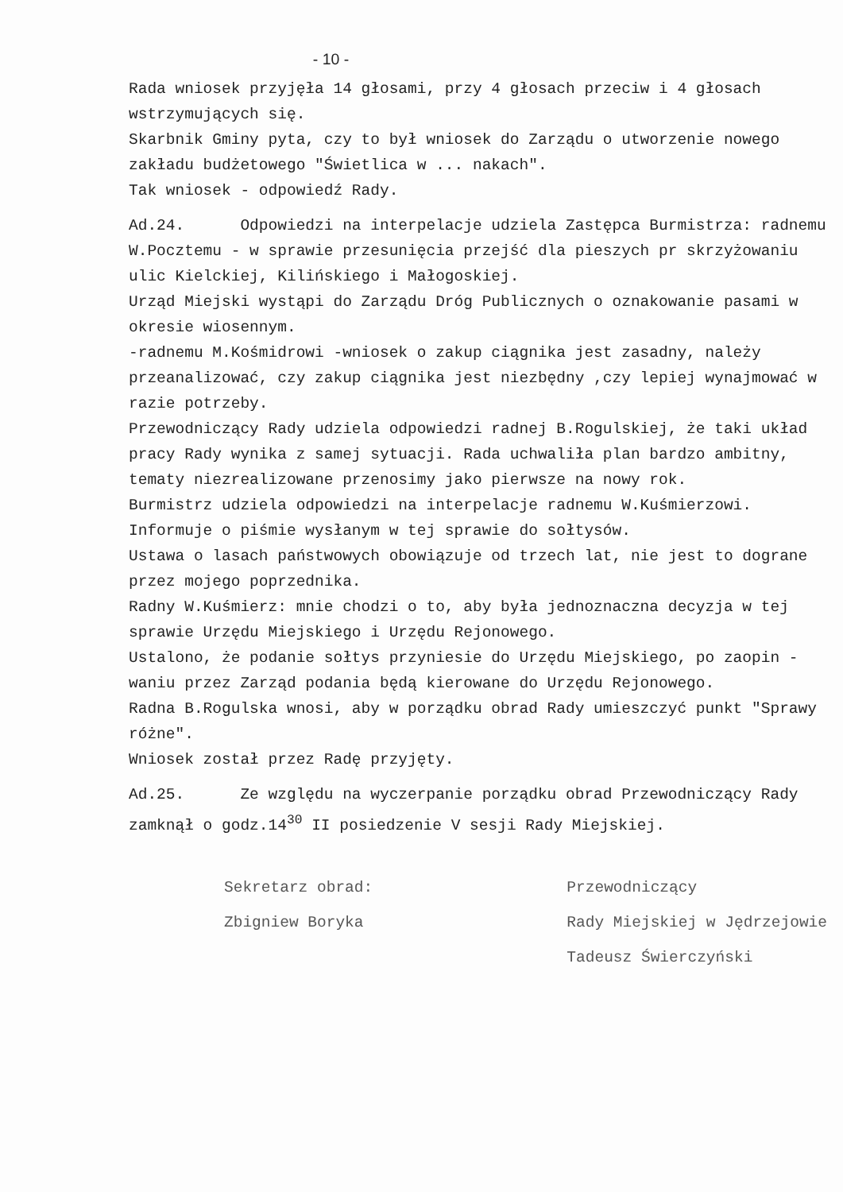- 10 -
Rada wniosek przyjęła 14 głosami, przy 4 głosach przeciw i 4 głosach wstrzymujących się.
Skarbnik Gminy pyta, czy to był wniosek do Zarządu o utworzenie nowego zakładu budżetowego "Świetlica w ... nakach".
Tak wniosek - odpowiedź Rady.
Ad.24. Odpowiedzi na interpelacje udziela Zastępca Burmistrza: radnemu W.Pocztemu - w sprawie przesunięcia przejść dla pieszych pr skrzyżowaniu ulic Kielckiej, Kilińskiego i Małogoskiej.
Urząd Miejski wystąpi do Zarządu Dróg Publicznych o oznakowanie pasami w okresie wiosennym.
-radnemu M.Kośmidrowi -wniosek o zakup ciągnika jest zasadny, należy przeanalizować, czy zakup ciągnika jest niezbędny ,czy lepiej wynajmować w razie potrzeby.
Przewodniczący Rady udziela odpowiedzi radnej B.Rogulskiej, że taki układ pracy Rady wynika z samej sytuacji. Rada uchwaliła plan bardzo ambitny, tematy niezrealizowane przenosimy jako pierwsze na nowy rok.
Burmistrz udziela odpowiedzi na interpelacje radnemu W.Kuśmierzowi.
Informuje o piśmie wysłanym w tej sprawie do sołtysów.
Ustawa o lasach państwowych obowiązuje od trzech lat, nie jest to dograne przez mojego poprzednika.
Radny W.Kuśmierz: mnie chodzi o to, aby była jednoznaczna decyzja w tej sprawie Urzędu Miejskiego i Urzędu Rejonowego.
Ustalono, że podanie sołtys przyniesie do Urzędu Miejskiego, po zaopin -waniu przez Zarząd podania będą kierowane do Urzędu Rejonowego.
Radna B.Rogulska wnosi, aby w porządku obrad Rady umieszczyć punkt "Sprawy różne".
Wniosek został przez Radę przyjęty.
Ad.25. Ze względu na wyczerpanie porządku obrad Przewodniczący Rady zamknął o godz.14<sup>30</sup> II posiedzenie V sesji Rady Miejskiej.
Sekretarz obrad:
Zbigniew Boryka
Przewodniczący
Rady Miejskiej w Jędrzejowie
Tadeusz Świerczyński